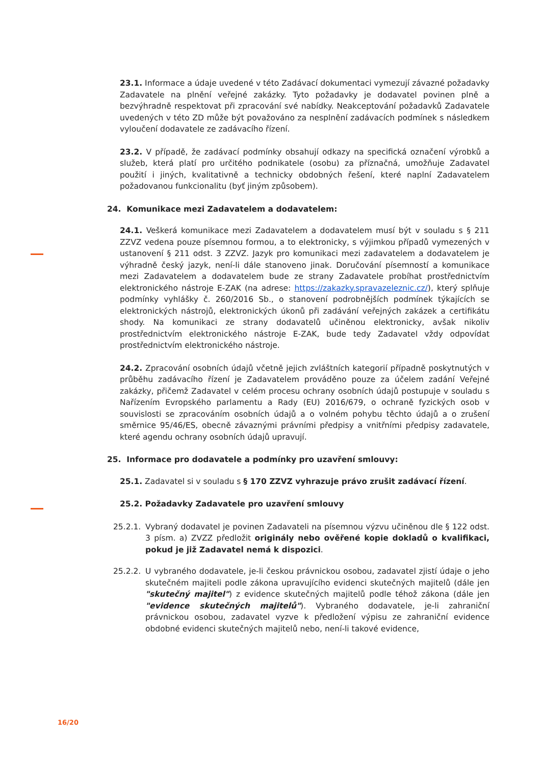23.1. Informace a údaje uvedené v této Zadávací dokumentaci vymezují závazné požadavky Zadavatele na plnění veřejné zakázky. Tyto požadavky je dodavatel povinen plně a bezvýhradně respektovat při zpracování své nabídky. Neakceptování požadavků Zadavatele uvedených v této ZD může být považováno za nesplnění zadávacích podmínek s následkem vyloučení dodavatele ze zadávacího řízení.
23.2. V případě, že zadávací podmínky obsahují odkazy na specifická označení výrobků a služeb, která platí pro určitého podnikatele (osobu) za příznačná, umožňuje Zadavatel použití i jiných, kvalitativně a technicky obdobných řešení, které naplní Zadavatelem požadovanou funkcionalitu (byť jiným způsobem).
24. Komunikace mezi Zadavatelem a dodavatelem:
24.1. Veškerá komunikace mezi Zadavatelem a dodavatelem musí být v souladu s § 211 ZZVZ vedena pouze písemnou formou, a to elektronicky, s výjimkou případů vymezených v ustanovení § 211 odst. 3 ZZVZ. Jazyk pro komunikaci mezi zadavatelem a dodavatelem je výhradně český jazyk, není-li dále stanoveno jinak. Doručování písemností a komunikace mezi Zadavatelem a dodavatelem bude ze strany Zadavatele probíhat prostřednictvím elektronického nástroje E-ZAK (na adrese: https://zakazky.spravazeleznic.cz/), který splňuje podmínky vyhlášky č. 260/2016 Sb., o stanovení podrobnějších podmínek týkajících se elektronických nástrojů, elektronických úkonů při zadávání veřejných zakázek a certifikátu shody. Na komunikaci ze strany dodavatelů učiněnou elektronicky, avšak nikoliv prostřednictvím elektronického nástroje E-ZAK, bude tedy Zadavatel vždy odpovídat prostřednictvím elektronického nástroje.
24.2. Zpracování osobních údajů včetně jejich zvláštních kategorií případně poskytnutých v průběhu zadávacího řízení je Zadavatelem prováděno pouze za účelem zadání Veřejné zakázky, přičemž Zadavatel v celém procesu ochrany osobních údajů postupuje v souladu s Nařízením Evropského parlamentu a Rady (EU) 2016/679, o ochraně fyzických osob v souvislosti se zpracováním osobních údajů a o volném pohybu těchto údajů a o zrušení směrnice 95/46/ES, obecně závaznými právními předpisy a vnitřními předpisy zadavatele, které agendu ochrany osobních údajů upravují.
25. Informace pro dodavatele a podmínky pro uzavření smlouvy:
25.1. Zadavatel si v souladu s § 170 ZZVZ vyhrazuje právo zrušit zadávací řízení.
25.2. Požadavky Zadavatele pro uzavření smlouvy
25.2.1. Vybraný dodavatel je povinen Zadavateli na písemnou výzvu učiněnou dle § 122 odst. 3 písm. a) ZVZZ předložit originály nebo ověřené kopie dokladů o kvalifikaci, pokud je již Zadavatel nemá k dispozici.
25.2.2. U vybraného dodavatele, je-li českou právnickou osobou, zadavatel zjistí údaje o jeho skutečném majiteli podle zákona upravujícího evidenci skutečných majitelů (dále jen "skutečný majitel") z evidence skutečných majitelů podle téhož zákona (dále jen "evidence skutečných majitelů"). Vybraného dodavatele, je-li zahraniční právnickou osobou, zadavatel vyzve k předložení výpisu ze zahraniční evidence obdobné evidenci skutečných majitelů nebo, není-li takové evidence,
16/20